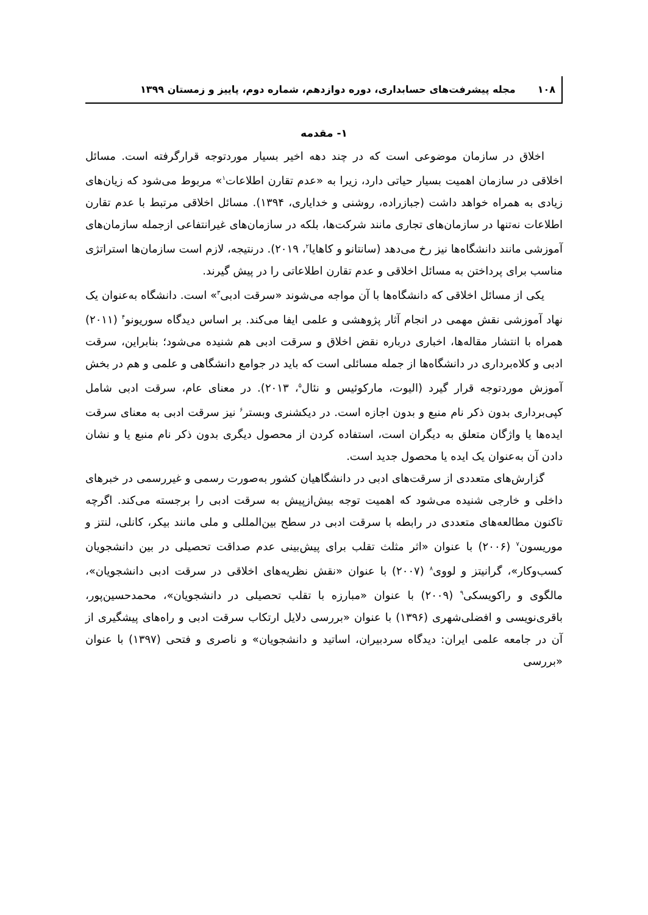۱۰۸ مجله پیشرفت‌های حسابداری، دوره دوازدهم، شماره دوم، پاییز و زمستان ۱۳۹۹
۱- مقدمه
اخلاق در سازمان موضوعی است که در چند دهه اخیر بسیار موردتوجه قرارگرفته است. مسائل اخلاقی در سازمان اهمیت بسیار حیاتی دارد، زیرا به «عدم تقارن اطلاعات<sup>۱</sup>» مربوط می‌شود که زیان‌های زیادی به همراه خواهد داشت (جبازراده، روشنی و خدایاری، ۱۳۹۴). مسائل اخلاقی مرتبط با عدم تقارن اطلاعات نه‌تنها در سازمان‌های تجاری مانند شرکت‌ها، بلکه در سازمان‌های غیرانتفاعی ازجمله سازمان‌های آموزشی مانند دانشگاه‌ها نیز رخ می‌دهد (سانتانو و کاهایا<sup>۲</sup>، ۲۰۱۹). درنتیجه، لازم است سازمان‌ها استراتژی مناسب برای پرداختن به مسائل اخلاقی و عدم تقارن اطلاعاتی را در پیش گیرند.
یکی از مسائل اخلاقی که دانشگاه‌ها با آن مواجه می‌شوند «سرقت ادبی<sup>۳</sup>» است. دانشگاه به‌عنوان یک نهاد آموزشی نقش مهمی در انجام آثار پژوهشی و علمی ایفا می‌کند. بر اساس دیدگاه سوریونو<sup>۴</sup> (۲۰۱۱) همراه با انتشار مقاله‌ها، اخباری درباره نقض اخلاق و سرقت ادبی هم شنیده می‌شود؛ بنابراین، سرقت ادبی و کلاه‌برداری در دانشگاه‌ها از جمله مسائلی است که باید در جوامع دانشگاهی و علمی و هم در بخش آموزش موردتوجه قرار گیرد (الیوت، مارکوئیس و نئال<sup>۵</sup>، ۲۰۱۳). در معنای عام، سرقت ادبی شامل کپی‌برداری بدون ذکر نام منبع و بدون اجازه است. در دیکشنری وبستر<sup>۶</sup> نیز سرقت ادبی به معنای سرقت ایده‌ها یا واژگان متعلق به دیگران است، استفاده کردن از محصول دیگری بدون ذکر نام منبع یا و نشان دادن آن به‌عنوان یک ایده یا محصول جدید است.
گزارش‌های متعددی از سرقت‌های ادبی در دانشگاهیان کشور به‌صورت رسمی و غیررسمی در خبرهای داخلی و خارجی شنیده می‌شود که اهمیت توجه بیش‌ازپیش به سرقت ادبی را برجسته می‌کند. اگرچه تاکنون مطالعه‌های متعددی در رابطه با سرقت ادبی در سطح بین‌المللی و ملی مانند بیکر، کانلی، لنتز و موریسون<sup>۷</sup> (۲۰۰۶) با عنوان «اثر مثلث تقلب برای پیش‌بینی عدم صداقت تحصیلی در بین دانشجویان کسب‌وکار»، گرانیتز و لووی<sup>۸</sup> (۲۰۰۷) با عنوان «نقش نظریه‌های اخلاقی در سرقت ادبی دانشجویان»، مالگوی و راکویسکی<sup>۹</sup> (۲۰۰۹) با عنوان «مبارزه با تقلب تحصیلی در دانشجویان»، محمدحسین‌پور، باقری‌نویسی و افضلی‌شهری (۱۳۹۶) با عنوان «بررسی دلایل ارتکاب سرقت ادبی و راه‌های پیشگیری از آن در جامعه علمی ایران: دیدگاه سردبیران، اساتید و دانشجویان» و ناصری و فتحی (۱۳۹۷) با عنوان «بررسی